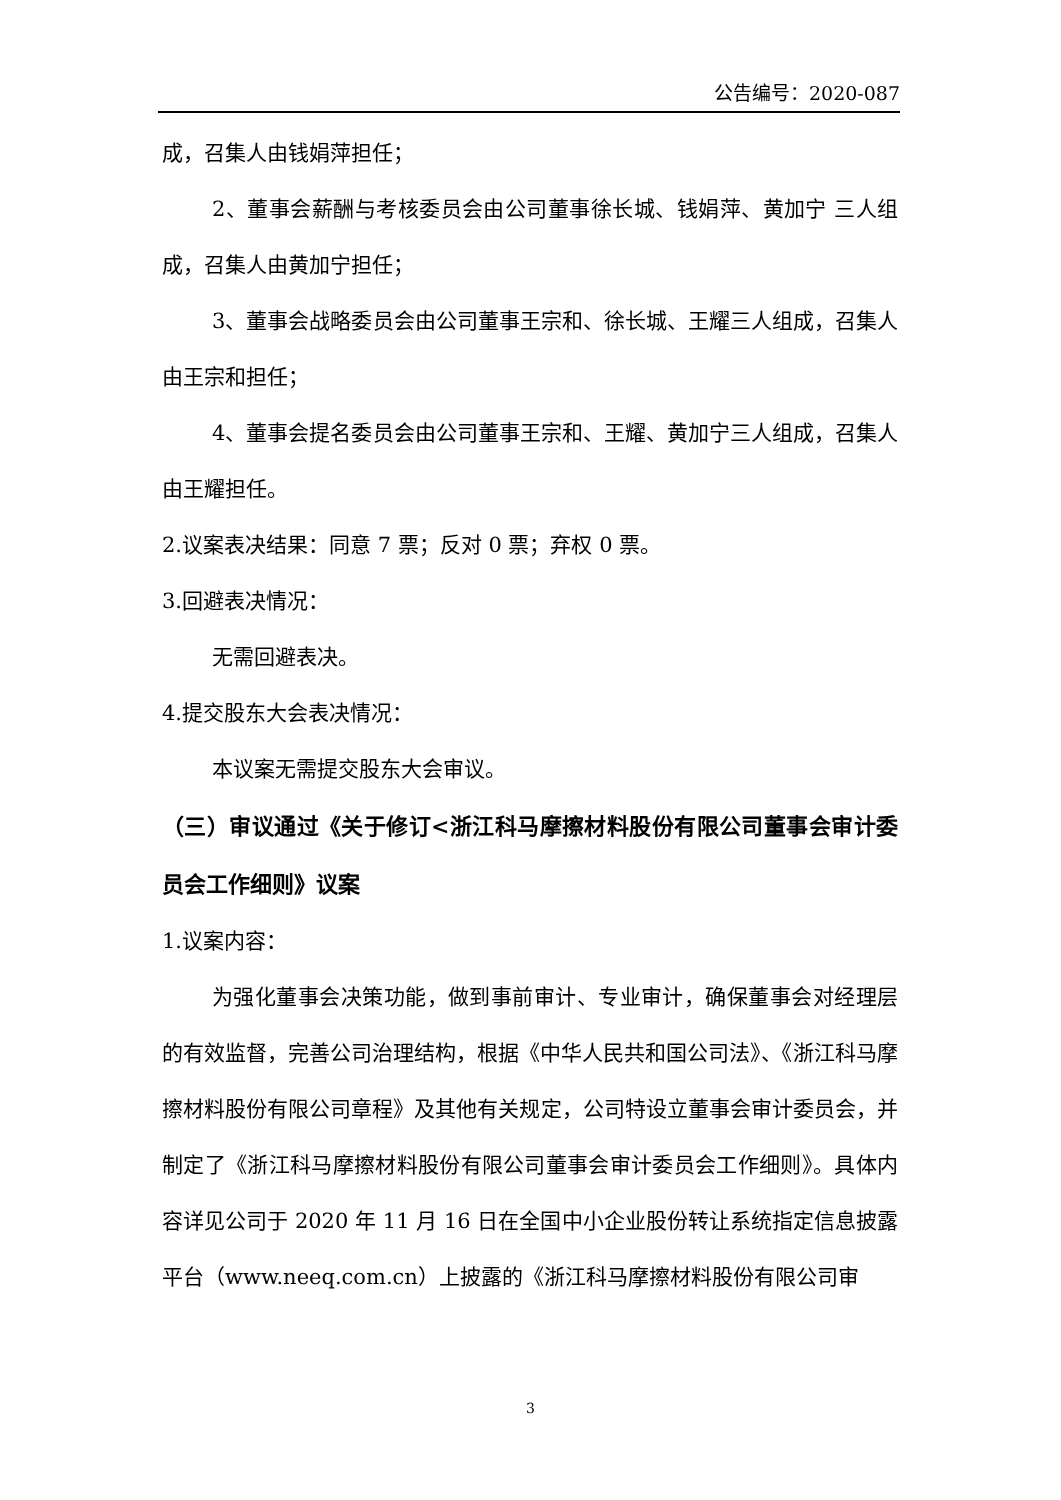公告编号：2020-087
成，召集人由钱娟萍担任；
2、董事会薪酬与考核委员会由公司董事徐长城、钱娟萍、黄加宁 三人组成，召集人由黄加宁担任；
3、董事会战略委员会由公司董事王宗和、徐长城、王耀三人组成，召集人由王宗和担任；
4、董事会提名委员会由公司董事王宗和、王耀、黄加宁三人组成，召集人由王耀担任。
2.议案表决结果：同意 7 票；反对 0 票；弃权 0 票。
3.回避表决情况：
无需回避表决。
4.提交股东大会表决情况：
本议案无需提交股东大会审议。
（三）审议通过《关于修订<浙江科马摩擦材料股份有限公司董事会审计委员会工作细则》议案
1.议案内容：
为强化董事会决策功能，做到事前审计、专业审计，确保董事会对经理层的有效监督，完善公司治理结构，根据《中华人民共和国公司法》、《浙江科马摩擦材料股份有限公司章程》及其他有关规定，公司特设立董事会审计委员会，并制定了《浙江科马摩擦材料股份有限公司董事会审计委员会工作细则》。具体内容详见公司于 2020 年 11 月 16 日在全国中小企业股份转让系统指定信息披露平台（www.neeq.com.cn）上披露的《浙江科马摩擦材料股份有限公司审
3